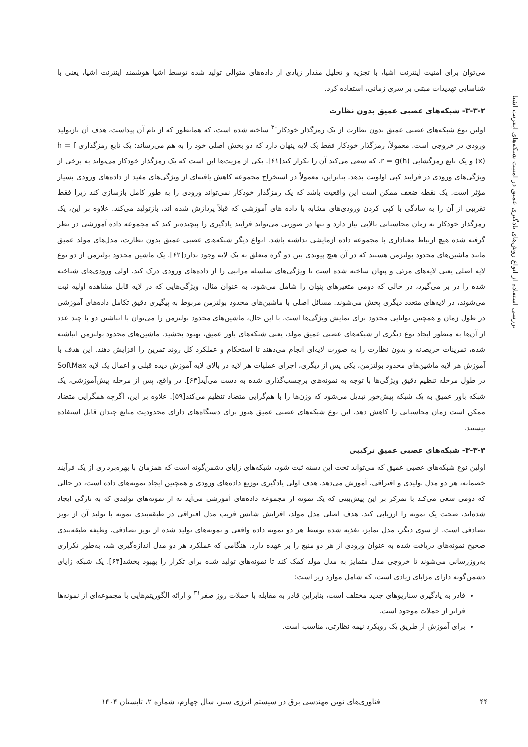بررسی استفاده از انواع روش‌های یادگیری عمیق در امنیت شبکه‌های اینترنت اشیا
می‌توان برای امنیت اینترنت اشیا، با تجزیه و تحلیل مقدار زیادی از داده‌های متوالی تولید شده توسط اشیا هوشمند اینترنت اشیا، یعنی با شناسایی تهدیدات مبتنی بر سری زمانی، استفاده کرد.
۳-۳-۲- شبکه‌های عصبی عمیق بدون نظارت
اولین نوع شبکه‌های عصبی عمیق بدون نظارت از یک رمزگذار خودکار<sup>۳۰</sup> ساخته شده است، که همانطور که از نام آن پیداست، هدف آن بازتولید ورودی در خروجی است. معمولاً، رمزگذار خودکار فقط یک لایه پنهان دارد که دو بخش اصلی خود را به هم می‌رساند: یک تابع رمزگذاری h = f (x) و یک تابع رمزگشایی r = g(h)، که سعی می‌کند آن را تکرار کند[۶۱]. یکی از مزیت‌ها این است که یک رمزگذار خودکار می‌تواند به برخی از ویژگی‌های ورودی در فرآیند کپی اولویت بدهد. بنابراین، معمولاً در استخراج مجموعه کاهش یافته‌ای از ویژگی‌های مفید از داده‌های ورودی بسیار مؤثر است. یک نقطه ضعف ممکن است این واقعیت باشد که یک رمزگذار خودکار نمی‌تواند ورودی را به طور کامل بازسازی کند زیرا فقط تقریبی از آن را به سادگی با کپی کردن ورودی‌های مشابه با داده های آموزشی که قبلاً پردازش شده اند، بازتولید می‌کند. علاوه بر این، یک رمزگذار خودکار به زمان محاسباتی بالایی نیاز دارد و تنها در صورتی می‌تواند فرآیند یادگیری را پیچیده‌تر کند که مجموعه داده آموزشی در نظر گرفته شده هیچ ارتباط معناداری با مجموعه داده آزمایشی نداشته باشد. انواع دیگر شبکه‌های عصبی عمیق بدون نظارت، مدل‌های مولد عمیق مانند ماشین‌های محدود بولتزمن هستند که در آن هیچ پیوندی بین دو گره متعلق به یک لایه وجود ندارد[۶۲]. یک ماشین محدود بولتزمن از دو نوع لایه اصلی یعنی لایه‌های مرئی و پنهان ساخته شده است تا ویژگی‌های سلسله مراتبی را از داده‌های ورودی درک کند. اولی ورودی‌های شناخته شده را در بر می‌گیرد، در حالی که دومی متغیرهای پنهان را شامل می‌شود، به عنوان مثال، ویژگی‌هایی که در لایه قابل مشاهده اولیه ثبت می‌شوند، در لایه‌های متعدد دیگری پخش می‌شوند. مسائل اصلی با ماشین‌های محدود بولتزمن مربوط به پیگیری دقیق تکامل داده‌های آموزشی در طول زمان و همچنین توانایی محدود برای نمایش ویژگی‌ها است. با این حال، ماشین‌های محدود بولتزمن را می‌توان با انباشتن دو یا چند عدد از آن‌ها به منظور ایجاد نوع دیگری از شبکه‌های عصبی عمیق مولد، یعنی شبکه‌های باور عمیق، بهبود بخشید. ماشین‌های محدود بولتزمن انباشته شده، تمرینات حریصانه و بدون نظارت را به صورت لایه‌ای انجام می‌دهند تا استحکام و عملکرد کل روند تمرین را افزایش دهند. این هدف با آموزش هر لایه ماشین‌های محدود بولتزمن، یکی پس از دیگری، اجرای عملیات هر لایه در بالای لایه آموزش دیده قبلی و اعمال یک لایه SoftMax در طول مرحله تنظیم دقیق ویژگی‌ها با توجه به نمونه‌های برچسب‌گذاری شده به دست می‌آید[۶۳]. در واقع، پس از مرحله پیش‌آموزشی، یک شبکه باور عمیق به یک شبکه پیش‌خور تبدیل می‌شود که وزن‌ها را با هم‌گرایی متضاد تنظیم می‌کند[۵۹]. علاوه بر این، اگرچه همگرایی متضاد ممکن است زمان محاسباتی را کاهش دهد، این نوع شبکه‌های عصبی عمیق هنوز برای دستگاه‌های دارای محدودیت منابع چندان قابل استفاده نیستند.
۳-۳-۳- شبکه‌های عصبی عمیق ترکیبی
اولین نوع شبکه‌های عصبی عمیق که می‌تواند تحت این دسته ثبت شود، شبکه‌های زایای دشمن‌گونه است که همزمان با بهره‌برداری از یک فرآیند خصمانه، هر دو مدل تولیدی و افتراقی، آموزش می‌دهد. هدف اولی یادگیری توزیع داده‌های ورودی و همچنین ایجاد نمونه‌های داده است، در حالی که دومی سعی می‌کند با تمرکز بر این پیش‌بینی که یک نمونه از مجموعه داده‌های آموزشی می‌آید نه از نمونه‌های تولیدی که به تازگی ایجاد شده‌اند، صحت یک نمونه را ارزیابی کند. هدف اصلی مدل مولد، افزایش شانس فریب مدل افتراقی در طبقه‌بندی نمونه با تولید آن از نویز تصادفی است. از سوی دیگر، مدل تمایز، تغذیه شده توسط هر دو نمونه داده واقعی و نمونه‌های تولید شده از نویز تصادفی، وظیفه طبقه‌بندی صحیح نمونه‌های دریافت شده به عنوان ورودی از هر دو منبع را بر عهده دارد. هنگامی که عملکرد هر دو مدل اندازه‌گیری شد، به‌طور تکراری به‌روزرسانی می‌شوند تا خروجی مدل متمایز به مدل مولد کمک کند تا نمونه‌های تولید شده برای تکرار را بهبود بخشد[۶۴]. یک شبکه زایای دشمن‌گونه دارای مزایای زیادی است، که شامل موارد زیر است:
قادر به یادگیری سناریوهای جدید مختلف است، بنابراین قادر به مقابله با حملات روز صفر<sup>۳۱</sup> و ارائه الگوریتم‌هایی با مجموعه‌ای از نمونه‌ها فراتر از حملات موجود است.
برای آموزش از طریق یک رویکرد نیمه نظارتی، مناسب است.
۴۴ فناوری‌های نوین مهندسی برق در سیستم انرژی سبز، سال چهارم، شماره ۲، تابستان ۱۴۰۴